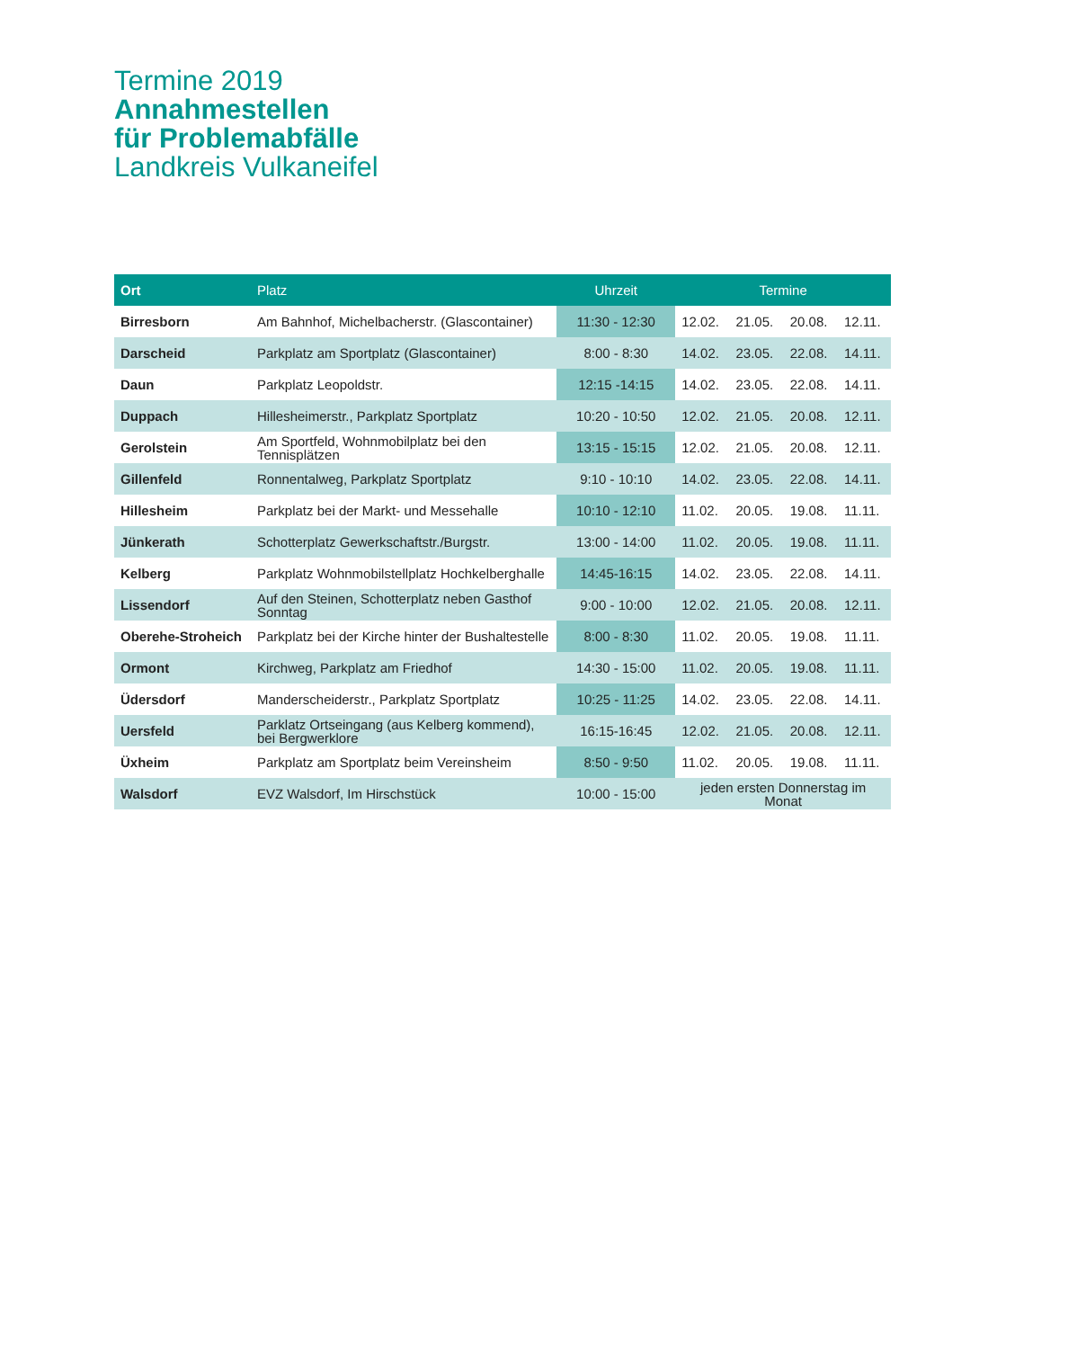Termine 2019
Annahmestellen
für Problemabfälle
Landkreis Vulkaneifel
| Ort | Platz | Uhrzeit | Termine | | | |
| --- | --- | --- | --- | --- | --- | --- |
| Birresborn | Am Bahnhof, Michelbacherstr. (Glascontainer) | 11:30 - 12:30 | 12.02. | 21.05. | 20.08. | 12.11. |
| Darscheid | Parkplatz am Sportplatz (Glascontainer) | 8:00 - 8:30 | 14.02. | 23.05. | 22.08. | 14.11. |
| Daun | Parkplatz Leopoldstr. | 12:15 -14:15 | 14.02. | 23.05. | 22.08. | 14.11. |
| Duppach | Hillesheimerstr., Parkplatz Sportplatz | 10:20 - 10:50 | 12.02. | 21.05. | 20.08. | 12.11. |
| Gerolstein | Am Sportfeld, Wohnmobilplatz bei den Tennisplätzen | 13:15 - 15:15 | 12.02. | 21.05. | 20.08. | 12.11. |
| Gillenfeld | Ronnentalweg, Parkplatz Sportplatz | 9:10 - 10:10 | 14.02. | 23.05. | 22.08. | 14.11. |
| Hillesheim | Parkplatz bei der Markt- und Messehalle | 10:10 - 12:10 | 11.02. | 20.05. | 19.08. | 11.11. |
| Jünkerath | Schotterplatz Gewerkschaftstr./Burgstr. | 13:00 - 14:00 | 11.02. | 20.05. | 19.08. | 11.11. |
| Kelberg | Parkplatz Wohnmobilstellplatz Hochkelberghalle | 14:45-16:15 | 14.02. | 23.05. | 22.08. | 14.11. |
| Lissendorf | Auf den Steinen, Schotterplatz neben Gasthof Sonntag | 9:00 - 10:00 | 12.02. | 21.05. | 20.08. | 12.11. |
| Oberehe-Stroheich | Parkplatz bei der Kirche hinter der Bushaltestelle | 8:00 - 8:30 | 11.02. | 20.05. | 19.08. | 11.11. |
| Ormont | Kirchweg, Parkplatz am Friedhof | 14:30 - 15:00 | 11.02. | 20.05. | 19.08. | 11.11. |
| Üdersdorf | Manderscheiderstr., Parkplatz Sportplatz | 10:25 - 11:25 | 14.02. | 23.05. | 22.08. | 14.11. |
| Uersfeld | Parklatz Ortseingang (aus Kelberg kommend), bei Bergwerklore | 16:15-16:45 | 12.02. | 21.05. | 20.08. | 12.11. |
| Üxheim | Parkplatz am Sportplatz beim Vereinsheim | 8:50 - 9:50 | 11.02. | 20.05. | 19.08. | 11.11. |
| Walsdorf | EVZ Walsdorf, Im Hirschstück | 10:00 - 15:00 | jeden ersten Donnerstag im Monat | | | |